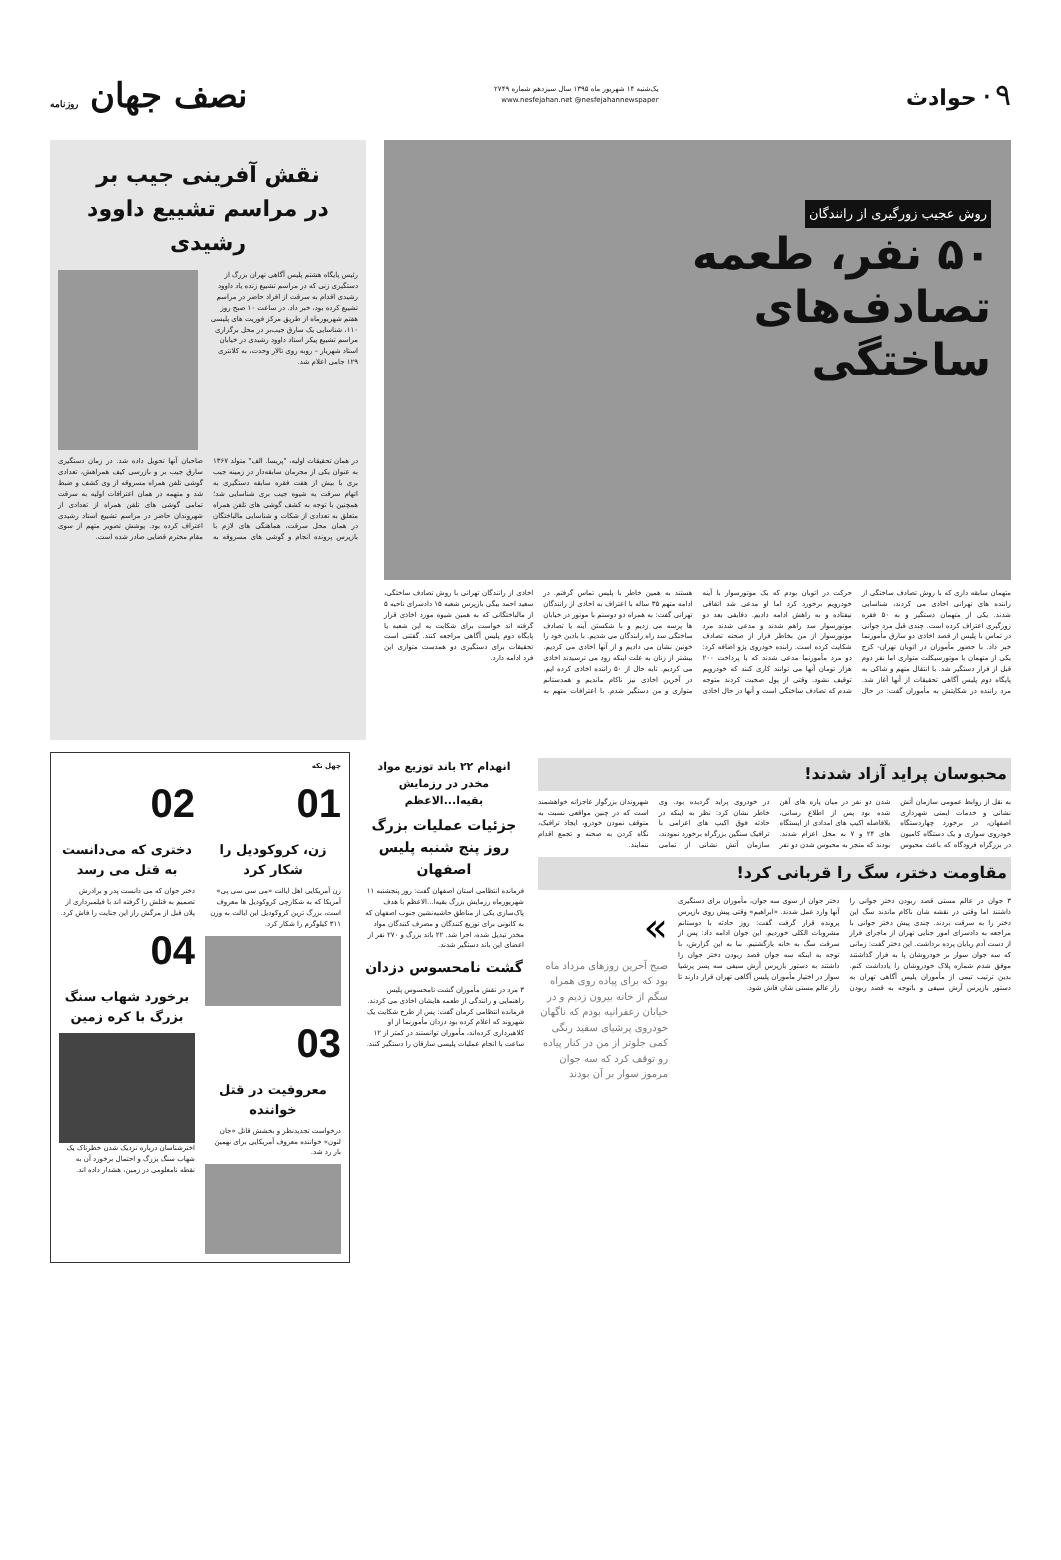۰۹ حوادث
یک‌شنبه ۱۴ شهریور ماه ۱۳۹۵ سال سیزدهم شماره ۲۷۴۹
www.nesfejahan.net @nesfejahannewspaper
نصف جهان روزنامه
روش عجیب زورگیری از رانندگان
۵۰ نفر، طعمه
تصادف‌های
ساختگی
متهمان سابقه داری که با روش تصادف ساختگی از راننده های تهرانی اخاذی می کردند، شناسایی شدند. یکی از متهمان دستگیر و به ۵۰ فقره زورگیری اعتراف کرده است. چندی قبل مرد جوانی در تماس با پلیس از قصد اخاذی دو سارق مأمورنما خبر داد. با حضور مأموران در اتوبان تهران- کرج یکی از متهمان با موتورسیکلت متواری اما نفر دوم قبل از فرار دستگیر شد. با انتقال متهم و شاکی به پایگاه دوم پلیس آگاهی تحقیقات از آنها آغاز شد. مرد راننده در شکایتش به مأموران گفت: در حال حرکت در اتوبان بودم که یک موتورسوار با آینه خودرویم برخورد کرد اما او مدعی شد اتفاقی نیفتاده و به راهش ادامه دادیم. دقایقی بعد دو موتورسوار سد راهم شدند و مدعی شدند مرد موتورسوار از من بخاطر فرار از صحنه تصادف شکایت کرده است. راننده خودروی پژو اضافه کرد: دو مرد مأمورنما مدعی شدند که با پرداخت ۲۰۰ هزار تومان آنها می توانند کاری کنند که خودرویم توقیف نشود. وقتی از پول صحبت کردند متوجه شدم که تصادف ساختگی است و آنها در حال اخاذی هستند به همین خاطر با پلیس تماس گرفتم. در ادامه متهم ۳۵ ساله با اعتراف به اخاذی از رانندگان تهرانی گفت: به همراه دو دوستم با موتور در خیابان ها پرسه می زدیم و با شکستن آینه یا تصادف ساختگی سد راه رانندگان می شدیم. با بادین خود را خونین نشان می دادیم و از آنها اخاذی می کردیم. بیشتر از زنان به علت اینکه زود می ترسیدند اخاذی می کردیم. تابه حال از ۵۰ راننده اخاذی کرده ایم. در آخرین اخاذی نیز ناکام ماندیم و همدستانم متواری و من دستگیر شدم. با اعترافات متهم به اخاذی از رانندگان تهرانی با روش تصادف ساختگی، سعید احمد بیگی بازپرس شعبه ۱۵ دادسرای ناحیه ۵ از مالباختگانی که به همین شیوه مورد اخاذی قرار گرفته اند خواست برای شکایت به این شعبه یا پایگاه دوم پلیس آگاهی مراجعه کنند. گفتنی است تحقیقات برای دستگیری دو همدست متواری این فرد ادامه دارد.
نقش آفرینی جیب بر
در مراسم تشییع داوود رشیدی
رئیس پایگاه هشتم پلیس آگاهی تهران بزرگ از دستگیری زنی که در مراسم تشییع زنده یاد داوود رشیدی اقدام به سرقت از افراد حاضر در مراسم تشییع کرده بود، خبر داد. در ساعت ۱۰ صبح روز هفتم شهریورماه از طریق مرکز فوریت های پلیسی ۱۱۰، شناسایی یک سارق جیب‌بر در محل برگزاری مراسم تشییع پیکر استاد داوود رشیدی در خیابان استاد شهریار – روبه روی تالار وحدت، به کلانتری ۱۲۹ جامی اعلام شد.
در همان تحقیقات اولیه، "پریسا. الف" متولد ۱۳۶۷ به عنوان یکی از مجرمان سابقه‌دار در زمینه جیب بری با بیش از هفت فقره سابقه دستگیری به اتهام سرقت به شیوه جیب بری شناسایی شد؛ همچنین با توجه به کشف گوشی های تلفن همراه متعلق به تعدادی از شکات و شناسایی مالباختگان در همان محل سرقت، هماهنگی های لازم با بازپرس پرونده انجام و گوشی های مسروقه به صاحبان آنها تحویل داده شد. در زمان دستگیری سارق جیب بر و بازرسی کیف همراهش، تعدادی گوشی تلفن همراه مسروقه از وی کشف و ضبط شد و متهمه در همان اعترافات اولیه به سرقت تمامی گوشی های تلفن همراه از تعدادی از شهروندان حاضر در مراسم تشییع استاد رشیدی اعتراف کرده بود. پوشش تصویر متهم از سوی مقام محترم قضایی صادر شده است.
محبوسان پراید آزاد شدند!
به نقل از روابط عمومی سازمان آتش نشانی و خدمات ایمنی شهرداری اصفهان، در برخورد چهاردستگاه خودروی سواری و یک دستگاه کامیون در بزرگراه فرودگاه که باعث محبوس شدن دو نفر در میان پاره های آهن شده بود پس از اطلاع رسانی، بلافاصله اکیپ های امدادی از ایستگاه های ۲۴ و ۷ به محل اعزام شدند. بودند که منجر به محبوس شدن دو نفر در خودروی پراید گردیده بود. وی خاطر نشان کرد: نظر به اینکه در حادثه فوق اکیپ های اعزامی با ترافیک سنگین بزرگراه برخورد نمودند، سازمان آتش نشانی از تمامی شهروندان بزرگوار عاجزانه خواهشمند است که در چنین مواقعی نسبت به متوقف نمودن خودرو، ایجاد ترافیک، نگاه کردن به صحنه و تجمع اقدام ننمایند.
مقاومت دختر، سگ را قربانی کرد!
۳ جوان در عالم مستی قصد ربودن دختر جوانی را داشتند اما وقتی در نقشه شان ناکام ماندند سگ این دختر را به سرقت بردند. چندی پیش دختر جوانی با مراجعه به دادسرای امور جنایی تهران از ماجرای فرار از دست آدم ربایان پرده برداشت. این دختر گفت: زمانی که سه جوان سوار بر خودروشان پا به فرار گذاشتند موفق شدم شماره پلاک خودروشان را یادداشت کنم. بدین ترتیب تیمی از مأموران پلیس آگاهی تهران به دستور بازپرس آرش سیفی و باتوجه به قصد ربودن دختر جوان از سوی سه جوان، مأموران برای دستگیری آنها وارد عمل شدند. «ابراهیم» وقتی پیش روی بازپرس پرونده قرار گرفت گفت: روز حادثه با دوستانم مشروبات الکلی خوردیم. این جوان ادامه داد: پس از سرقت سگ به خانه بازگشتیم. بنا به این گزارش، با توجه به اینکه سه جوان قصد ربودن دختر جوان را داشتند به دستور بازپرس آرش سیفی سه پسر پرشیا سوار در اختیار مأموران پلیس آگاهی تهران قرار دارند تا راز عالم مستی شان فاش شود.
»
صبح آخرین روزهای مرداد ماه بود که برای پیاده روی همراه سگم از خانه بیرون زدیم و در خیابان زعفرانیه بودم که ناگهان خودروی پرشیای سفید رنگی کمی جلوتر از من در کنار پیاده رو توقف کرد که سه جوان مرموز سوار بر آن بودند
انهدام ۲۲ باند توزیع مواد مخدر در رزمایش بقیه‌ا...الاعظم
جزئیات عملیات بزرگ روز پنج شنبه پلیس اصفهان
فرمانده انتظامی استان اصفهان گفت: روز پنجشنبه ۱۱ شهریورماه رزمایش بزرگ بقیه‌ا...الاعظم با هدف پاک‌سازی یکی از مناطق حاشیه‌نشین جنوب اصفهان که به کانونی برای توزیع کنندگان و مصرف کنندگان مواد مخدر تبدیل شده، اجرا شد. ۲۲ باند بزرگ و ۲۷۰ نفر از اعضای این باند دستگیر شدند.
گشت نامحسوس دزدان
۳ مرد در نقش مأموران گشت نامحسوس پلیس راهنمایی و رانندگی از طعمه هایشان اخاذی می کردند. فرمانده انتظامی کرمان گفت: پس از طرح شکایت یک شهروند که اعلام کرده بود دزدان مأمورنما از او کلاهبرداری کرده‌اند، مأموران توانستند در کمتر از ۱۲ ساعت با انجام عملیات پلیسی سارقان را دستگیر کنند.
چهل تکه
01
زن، کروکودیل را شکار کرد
زن آمریکایی اهل ایالت «می سی سی پی» آمریکا که به شکارچی کروکودیل ها معروف است، بزرگ ترین کروکودیل این ایالت به وزن ۳۱۱ کیلوگرم را شکار کرد.
03
معروفیت در قتل خواننده
درخواست تجدیدنظر و بخشش قاتل «جان لنون» خواننده معروف آمریکایی برای نهمین بار رد شد.
02
دختری که می‌دانست به قتل می رسد
دختر جوان که می دانست پدر و برادرش تصمیم به قتلش را گرفته اند با فیلمبرداری از پلان قبل از مرگش راز این جنایت را فاش کرد.
04
برخورد شهاب سنگ بزرگ با کره زمین
اخترشناسان درباره نزدیک شدن خطرناک یک شهاب سنگ بزرگ و احتمال برخورد آن به نقطه نامعلومی در زمین، هشدار داده اند.